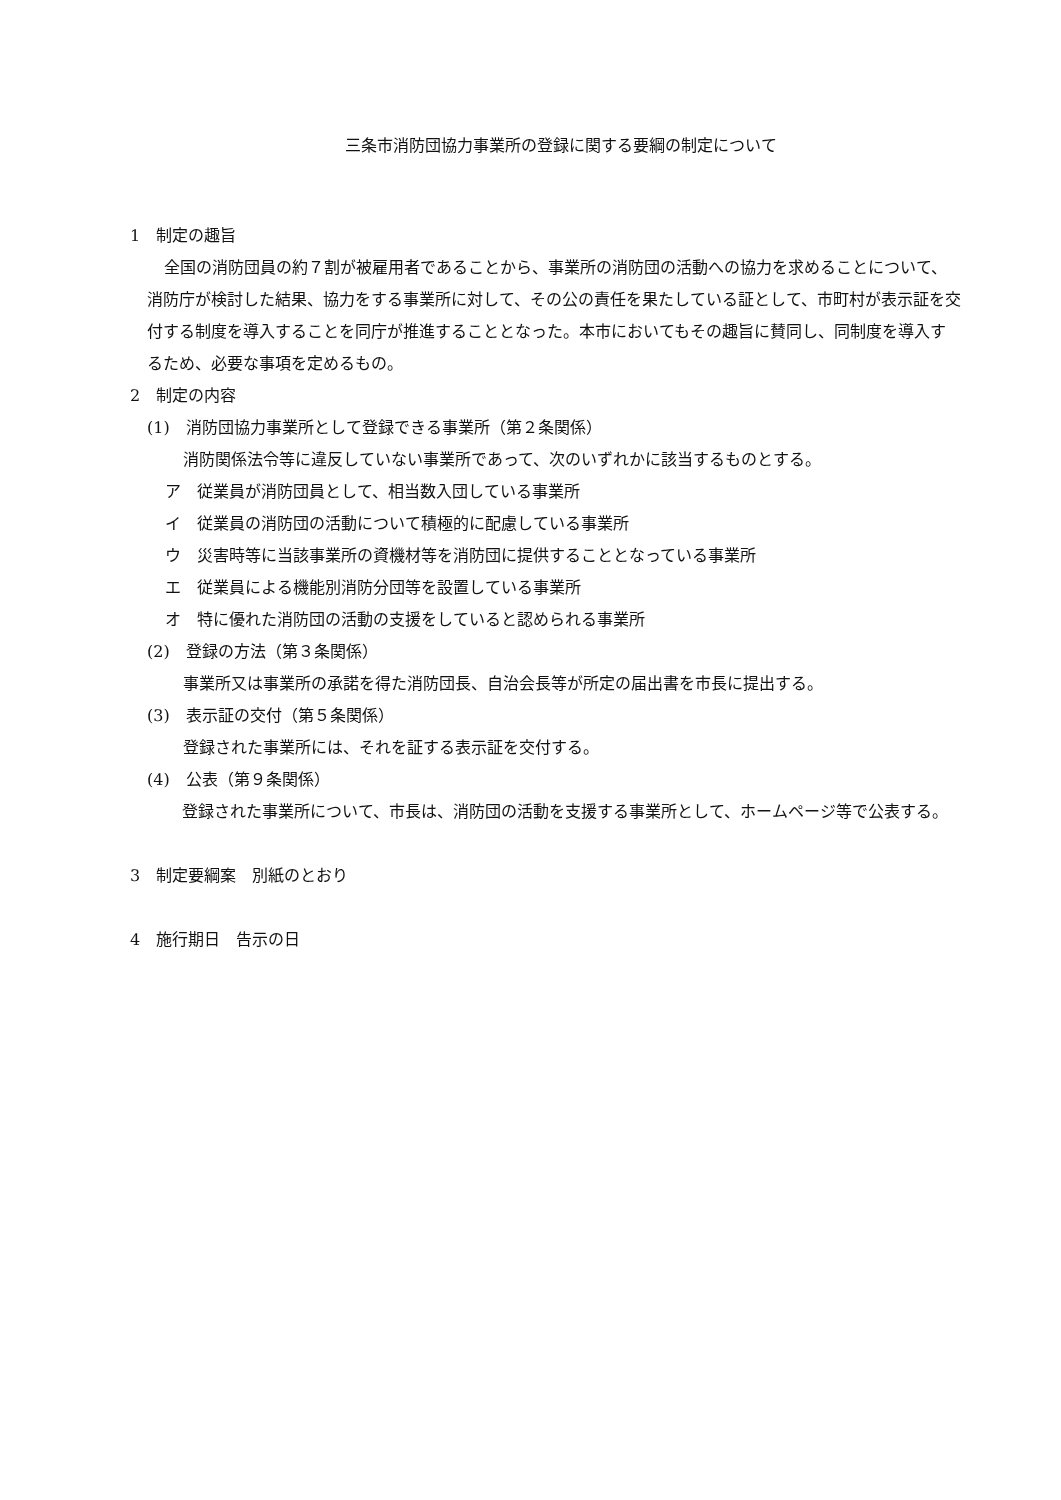三条市消防団協力事業所の登録に関する要綱の制定について
1　制定の趣旨
全国の消防団員の約７割が被雇用者であることから、事業所の消防団の活動への協力を求めることについて、消防庁が検討した結果、協力をする事業所に対して、その公の責任を果たしている証として、市町村が表示証を交付する制度を導入することを同庁が推進することとなった。本市においてもその趣旨に賛同し、同制度を導入するため、必要な事項を定めるもの。
2　制定の内容
(1)　消防団協力事業所として登録できる事業所（第２条関係）
消防関係法令等に違反していない事業所であって、次のいずれかに該当するものとする。
ア　従業員が消防団員として、相当数入団している事業所
イ　従業員の消防団の活動について積極的に配慮している事業所
ウ　災害時等に当該事業所の資機材等を消防団に提供することとなっている事業所
エ　従業員による機能別消防分団等を設置している事業所
オ　特に優れた消防団の活動の支援をしていると認められる事業所
(2)　登録の方法（第３条関係）
事業所又は事業所の承諾を得た消防団長、自治会長等が所定の届出書を市長に提出する。
(3)　表示証の交付（第５条関係）
登録された事業所には、それを証する表示証を交付する。
(4)　公表（第９条関係）
登録された事業所について、市長は、消防団の活動を支援する事業所として、ホームページ等で公表する。
3　制定要綱案　別紙のとおり
4　施行期日　告示の日